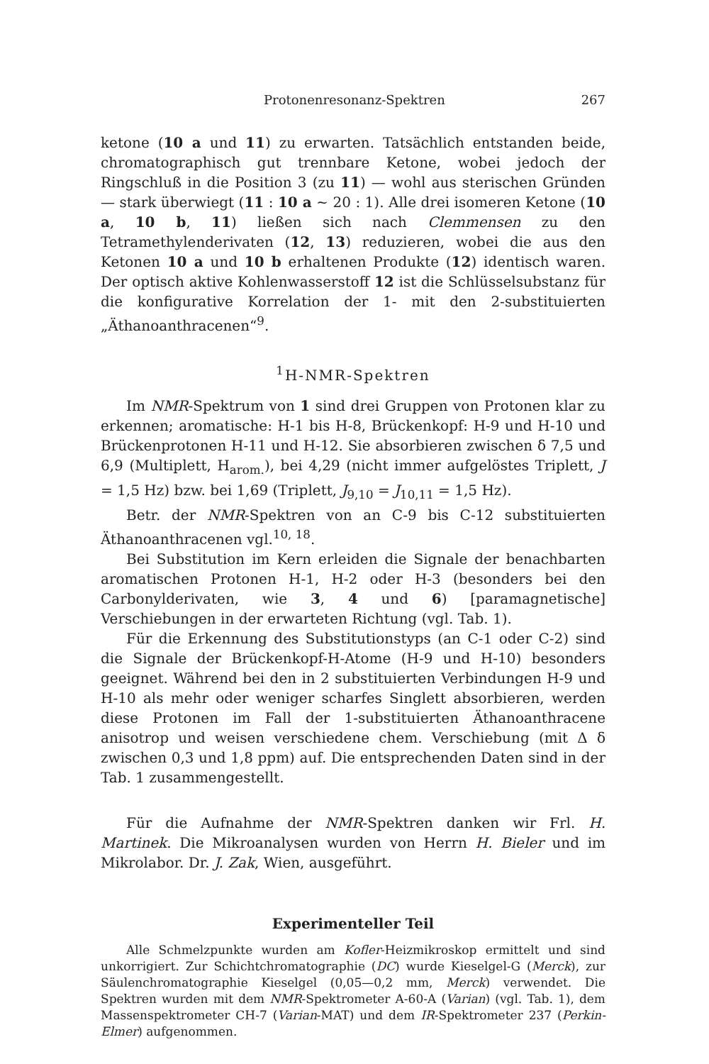Protonenresonanz-Spektren 267
ketone (10 a und 11) zu erwarten. Tatsächlich entstanden beide, chromatographisch gut trennbare Ketone, wobei jedoch der Ringschluß in die Position 3 (zu 11) — wohl aus sterischen Gründen — stark überwiegt (11 : 10 a ~ 20 : 1). Alle drei isomeren Ketone (10 a, 10 b, 11) ließen sich nach Clemmensen zu den Tetramethylenderivaten (12, 13) reduzieren, wobei die aus den Ketonen 10 a und 10 b erhaltenen Produkte (12) identisch waren. Der optisch aktive Kohlenwasserstoff 12 ist die Schlüsselsubstanz für die konfigurative Korrelation der 1- mit den 2-substituierten „Äthanoanthracenen“<sup>9</sup>.
<sup>1</sup>H-NMR-Spektren
Im NMR-Spektrum von 1 sind drei Gruppen von Protonen klar zu erkennen; aromatische: H-1 bis H-8, Brückenkopf: H-9 und H-10 und Brückenprotonen H-11 und H-12. Sie absorbieren zwischen δ 7,5 und 6,9 (Multiplett, H<sub>arom.</sub>), bei 4,29 (nicht immer aufgelöstes Triplett, J = 1,5 Hz) bzw. bei 1,69 (Triplett, J<sub>9,10</sub> = J<sub>10,11</sub> = 1,5 Hz).
Betr. der NMR-Spektren von an C-9 bis C-12 substituierten Äthanoanthracenen vgl.<sup>10, 18</sup>.
Bei Substitution im Kern erleiden die Signale der benachbarten aromatischen Protonen H-1, H-2 oder H-3 (besonders bei den Carbonylderivaten, wie 3, 4 und 6) [paramagnetische] Verschiebungen in der erwarteten Richtung (vgl. Tab. 1).
Für die Erkennung des Substitutionstyps (an C-1 oder C-2) sind die Signale der Brückenkopf-H-Atome (H-9 und H-10) besonders geeignet. Während bei den in 2 substituierten Verbindungen H-9 und H-10 als mehr oder weniger scharfes Singlett absorbieren, werden diese Protonen im Fall der 1-substituierten Äthanoanthracene anisotrop und weisen verschiedene chem. Verschiebung (mit Δ δ zwischen 0,3 und 1,8 ppm) auf. Die entsprechenden Daten sind in der Tab. 1 zusammengestellt.
Für die Aufnahme der NMR-Spektren danken wir Frl. H. Martinek. Die Mikroanalysen wurden von Herrn H. Bieler und im Mikrolabor. Dr. J. Zak, Wien, ausgeführt.
Experimenteller Teil
Alle Schmelzpunkte wurden am Kofler-Heizmikroskop ermittelt und sind unkorrigiert. Zur Schichtchromatographie (DC) wurde Kieselgel-G (Merck), zur Säulenchromatographie Kieselgel (0,05—0,2 mm, Merck) verwendet. Die Spektren wurden mit dem NMR-Spektrometer A-60-A (Varian) (vgl. Tab. 1), dem Massenspektrometer CH-7 (Varian-MAT) und dem IR-Spektrometer 237 (Perkin-Elmer) aufgenommen.